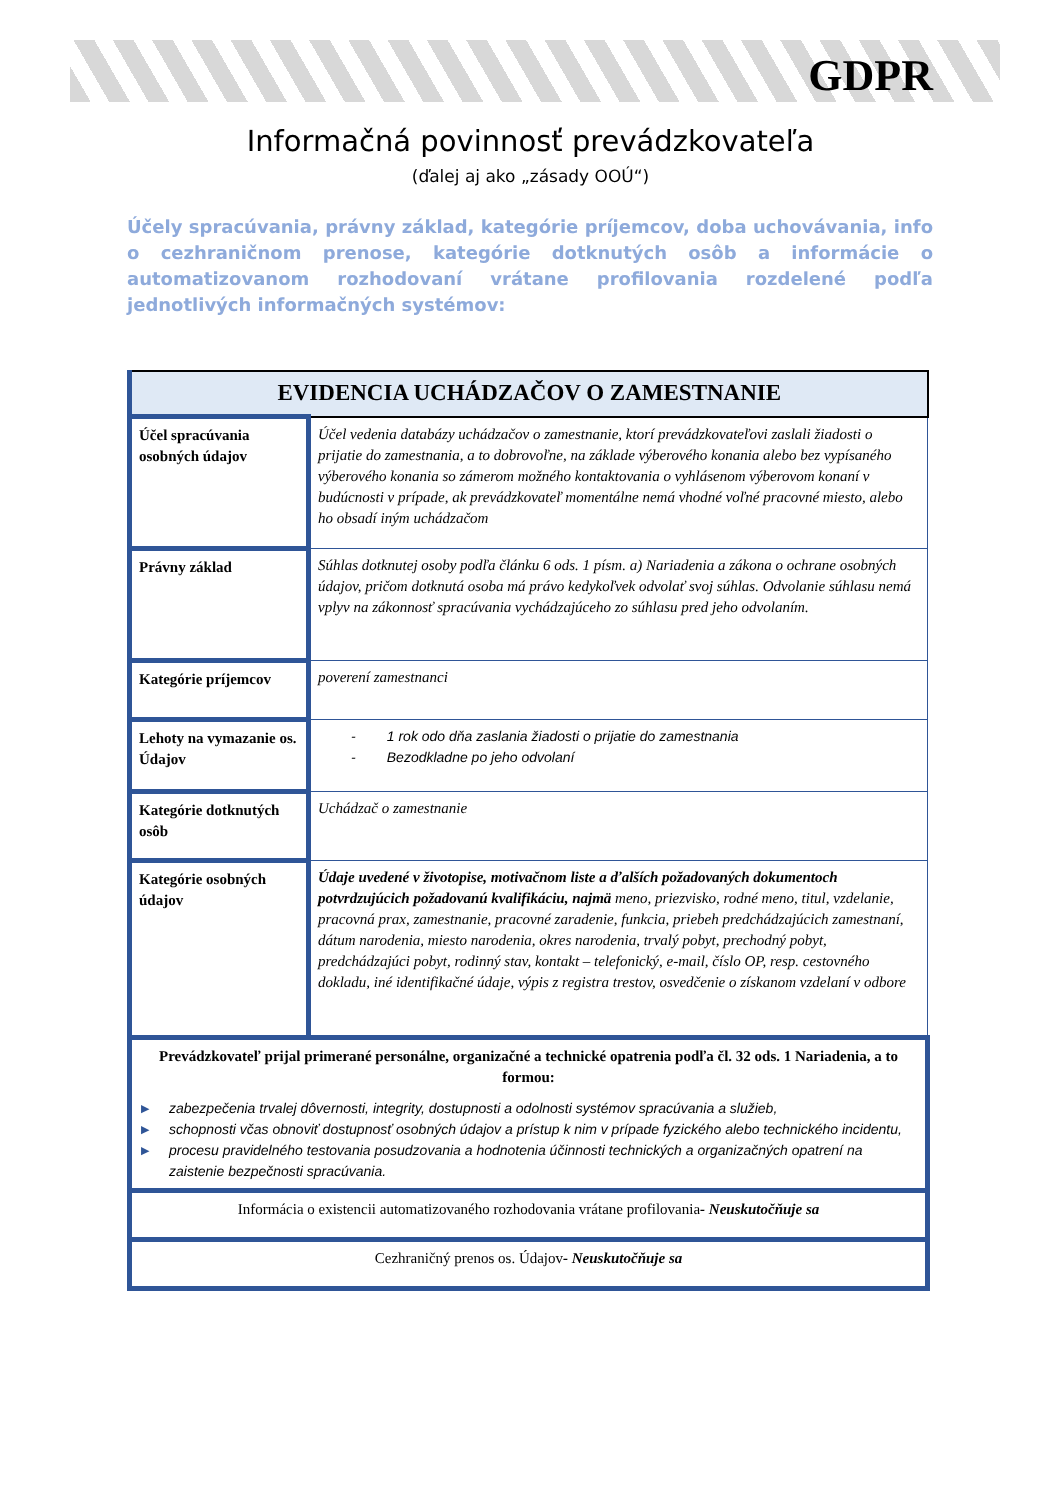GDPR
Informačná povinnosť prevádzkovateľa
(ďalej aj ako „zásady OOÚ“)
Účely spracúvania, právny základ, kategórie príjemcov, doba uchovávania, info o cezhraničnom prenose, kategórie dotknutých osôb a informácie o automatizovanom rozhodovaní vrátane profilovania rozdelené podľa jednotlivých informačných systémov:
| EVIDENCIA UCHÁDZAČOV O ZAMESTNANIE | |
| --- | --- |
| Účel spracúvania osobných údajov | Účel vedenia databázy uchádzačov o zamestnanie, ktorí prevádzkovateľovi zaslali žiadosti o prijatie do zamestnania, a to dobrovoľne, na základe výberového konania alebo bez vypísaného výberového konania so zámerom možného kontaktovania o vyhlásenom výberovom konaní v budúcnosti v prípade, ak prevádzkovateľ momentálne nemá vhodné voľné pracovné miesto, alebo ho obsadí iným uchádzačom |
| Právny základ | Súhlas dotknutej osoby podľa článku 6 ods. 1 písm. a) Nariadenia a zákona o ochrane osobných údajov, pričom dotknutá osoba má právo kedykoľvek odvolať svoj súhlas. Odvolanie súhlasu nemá vplyv na zákonnosť spracúvania vychádzajúceho zo súhlasu pred jeho odvolaním. |
| Kategórie príjemcov | poverení zamestnanci |
| Lehoty na vymazanie os. Údajov | - 1 rok odo dňa zaslania žiadosti o prijatie do zamestnania - Bezodkladne po jeho odvolaní |
| Kategórie dotknutých osôb | Uchádzač o zamestnanie |
| Kategórie osobných údajov | Údaje uvedené v životopise, motivačnom liste a ďalších požadovaných dokumentoch potvrdzujúcich požadovanú kvalifikáciu, najmä meno, priezvisko, rodné meno, titul, vzdelanie, pracovná prax, zamestnanie, pracovné zaradenie, funkcia, priebeh predchádzajúcich zamestnaní, dátum narodenia, miesto narodenia, okres narodenia, trvalý pobyt, prechodný pobyt, predchádzajúci pobyt, rodinný stav, kontakt – telefonický, e-mail, číslo OP, resp. cestovného dokladu, iné identifikačné údaje, výpis z registra trestov, osvedčenie o získanom vzdelaní v odbore |
| Prevádzkovateľ prijal primerané personálne, organizačné a technické opatrenia podľa čl. 32 ods. 1 Nariadenia, a to formou: ▶ zabezpečenia trvalej dôvernosti, integrity, dostupnosti a odolnosti systémov spracúvania a služieb, ▶ schopnosti včas obnoviť dostupnosť osobných údajov a prístup k nim v prípade fyzického alebo technického incidentu, ▶ procesu pravidelného testovania posudzovania a hodnotenia účinnosti technických a organizačných opatrení na zaistenie bezpečnosti spracúvania. | |
| Informácia o existencii automatizovaného rozhodovania vrátane profilovania - Neuskutočňuje sa | |
| Cezhraničný prenos os. Údajov - Neuskutočňuje sa | |